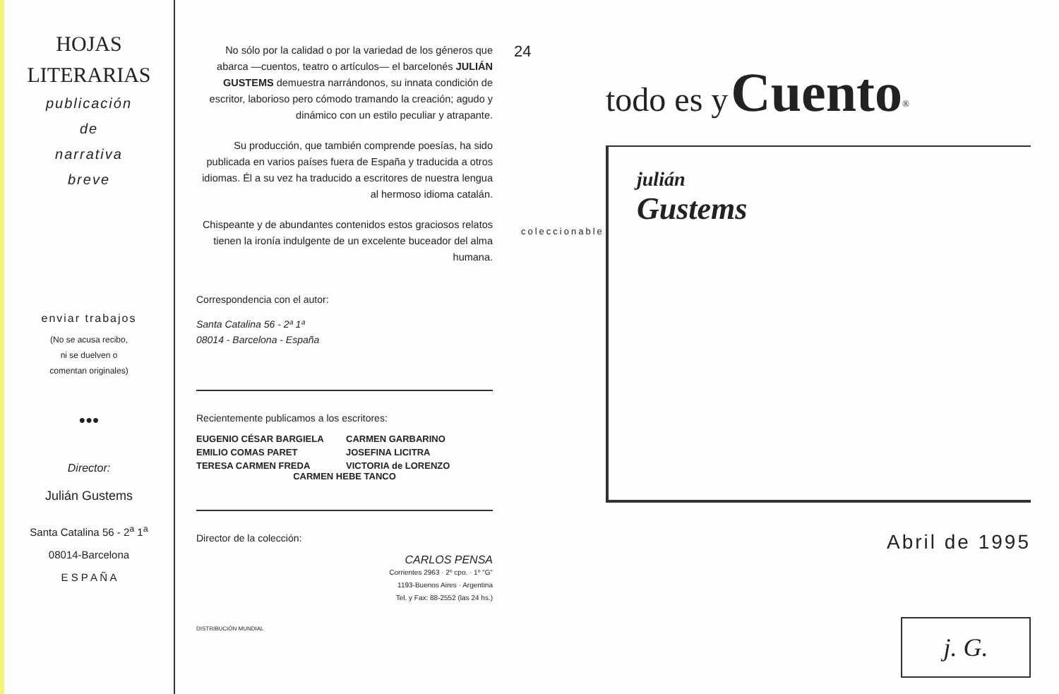HOJAS
LITERARIAS
publicación
de
narrativa
breve
enviar trabajos
(No se acusa recibo,
ni se duelven o
comentan originales)
●●●
Director:
Julián Gustems
Santa Catalina 56 - 2<sup>a</sup> 1<sup>a</sup>
08014-Barcelona
E S P A Ñ A
No sólo por la calidad o por la variedad de los géneros que abarca —cuentos, teatro o artículos— el barcelonés JULIÁN GUSTEMS demuestra narrándonos, su innata condición de escritor, laborioso pero cómodo tramando la creación; agudo y dinámico con un estilo peculiar y atrapante.
Su producción, que también comprende poesías, ha sido publicada en varios países fuera de España y traducida a otros idiomas. Él a su vez ha traducido a escritores de nuestra lengua al hermoso idioma catalán.
Chispeante y de abundantes contenidos estos graciosos relatos tienen la ironía indulgente de un excelente buceador del alma humana.
Correspondencia con el autor:
Santa Catalina 56 - 2ª 1ª
08014 - Barcelona - España
Recientemente publicamos a los escritores:
EUGENIO CÉSAR BARGIELA CARMEN GARBARINO EMILIO COMAS PARET JOSEFINA LICITRA TERESA CARMEN FREDA VICTORIA de LORENZO
CARMEN HEBE TANCO
Director de la colección:
CARLOS PENSA
Corrientes 2963 · 2º cpo. · 1º "G"
1193-Buenos Aires · Argentina
Tel. y Fax: 88-2552 (las 24 hs.)
DISTRIBUCIÓN MUNDIAL
24
todo es y Cuento<sup>®</sup>
coleccionable
julián
Gustems
Abril de 1995
j. G.